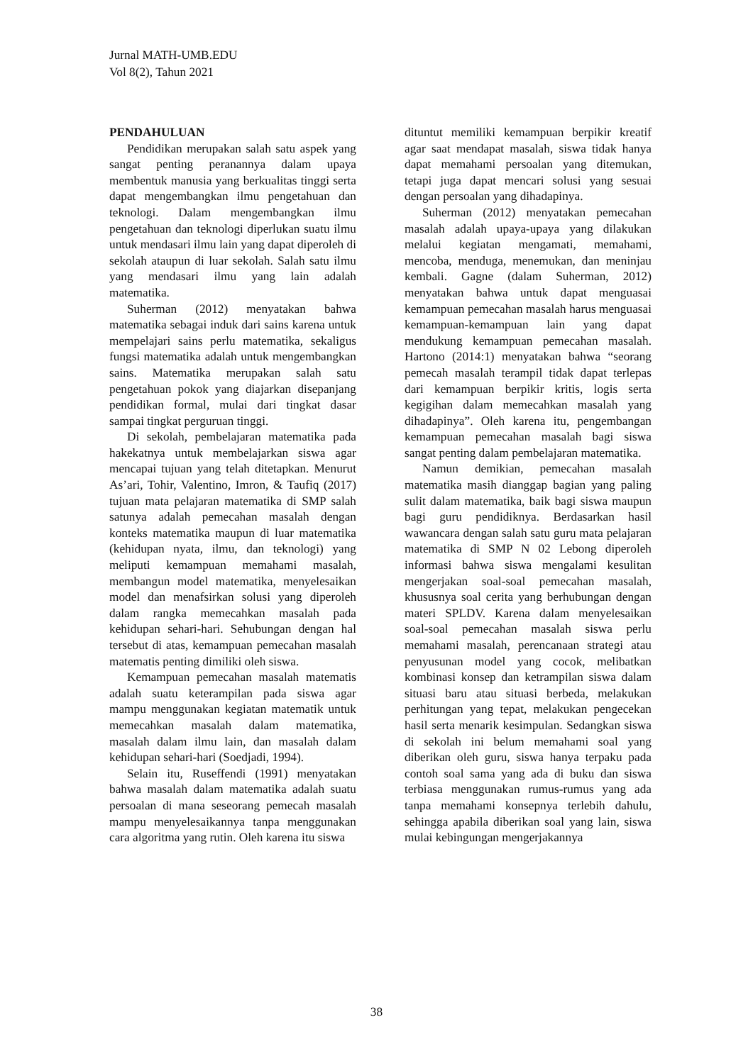Jurnal MATH-UMB.EDU
Vol 8(2), Tahun 2021
PENDAHULUAN
Pendidikan merupakan salah satu aspek yang sangat penting peranannya dalam upaya membentuk manusia yang berkualitas tinggi serta dapat mengembangkan ilmu pengetahuan dan teknologi. Dalam mengembangkan ilmu pengetahuan dan teknologi diperlukan suatu ilmu untuk mendasari ilmu lain yang dapat diperoleh di sekolah ataupun di luar sekolah. Salah satu ilmu yang mendasari ilmu yang lain adalah matematika.
Suherman (2012) menyatakan bahwa matematika sebagai induk dari sains karena untuk mempelajari sains perlu matematika, sekaligus fungsi matematika adalah untuk mengembangkan sains. Matematika merupakan salah satu pengetahuan pokok yang diajarkan disepanjang pendidikan formal, mulai dari tingkat dasar sampai tingkat perguruan tinggi.
Di sekolah, pembelajaran matematika pada hakekatnya untuk membelajarkan siswa agar mencapai tujuan yang telah ditetapkan. Menurut As’ari, Tohir, Valentino, Imron, & Taufiq (2017) tujuan mata pelajaran matematika di SMP salah satunya adalah pemecahan masalah dengan konteks matematika maupun di luar matematika (kehidupan nyata, ilmu, dan teknologi) yang meliputi kemampuan memahami masalah, membangun model matematika, menyelesaikan model dan menafsirkan solusi yang diperoleh dalam rangka memecahkan masalah pada kehidupan sehari-hari. Sehubungan dengan hal tersebut di atas, kemampuan pemecahan masalah matematis penting dimiliki oleh siswa.
Kemampuan pemecahan masalah matematis adalah suatu keterampilan pada siswa agar mampu menggunakan kegiatan matematik untuk memecahkan masalah dalam matematika, masalah dalam ilmu lain, dan masalah dalam kehidupan sehari-hari (Soedjadi, 1994).
Selain itu, Ruseffendi (1991) menyatakan bahwa masalah dalam matematika adalah suatu persoalan di mana seseorang pemecah masalah mampu menyelesaikannya tanpa menggunakan cara algoritma yang rutin. Oleh karena itu siswa
dituntut memiliki kemampuan berpikir kreatif agar saat mendapat masalah, siswa tidak hanya dapat memahami persoalan yang ditemukan, tetapi juga dapat mencari solusi yang sesuai dengan persoalan yang dihadapinya.
Suherman (2012) menyatakan pemecahan masalah adalah upaya-upaya yang dilakukan melalui kegiatan mengamati, memahami, mencoba, menduga, menemukan, dan meninjau kembali. Gagne (dalam Suherman, 2012) menyatakan bahwa untuk dapat menguasai kemampuan pemecahan masalah harus menguasai kemampuan-kemampuan lain yang dapat mendukung kemampuan pemecahan masalah. Hartono (2014:1) menyatakan bahwa “seorang pemecah masalah terampil tidak dapat terlepas dari kemampuan berpikir kritis, logis serta kegigihan dalam memecahkan masalah yang dihadapinya”. Oleh karena itu, pengembangan kemampuan pemecahan masalah bagi siswa sangat penting dalam pembelajaran matematika.
Namun demikian, pemecahan masalah matematika masih dianggap bagian yang paling sulit dalam matematika, baik bagi siswa maupun bagi guru pendidiknya. Berdasarkan hasil wawancara dengan salah satu guru mata pelajaran matematika di SMP N 02 Lebong diperoleh informasi bahwa siswa mengalami kesulitan mengerjakan soal-soal pemecahan masalah, khususnya soal cerita yang berhubungan dengan materi SPLDV. Karena dalam menyelesaikan soal-soal pemecahan masalah siswa perlu memahami masalah, perencanaan strategi atau penyusunan model yang cocok, melibatkan kombinasi konsep dan ketrampilan siswa dalam situasi baru atau situasi berbeda, melakukan perhitungan yang tepat, melakukan pengecekan hasil serta menarik kesimpulan. Sedangkan siswa di sekolah ini belum memahami soal yang diberikan oleh guru, siswa hanya terpaku pada contoh soal sama yang ada di buku dan siswa terbiasa menggunakan rumus-rumus yang ada tanpa memahami konsepnya terlebih dahulu, sehingga apabila diberikan soal yang lain, siswa mulai kebingungan mengerjakannya
38